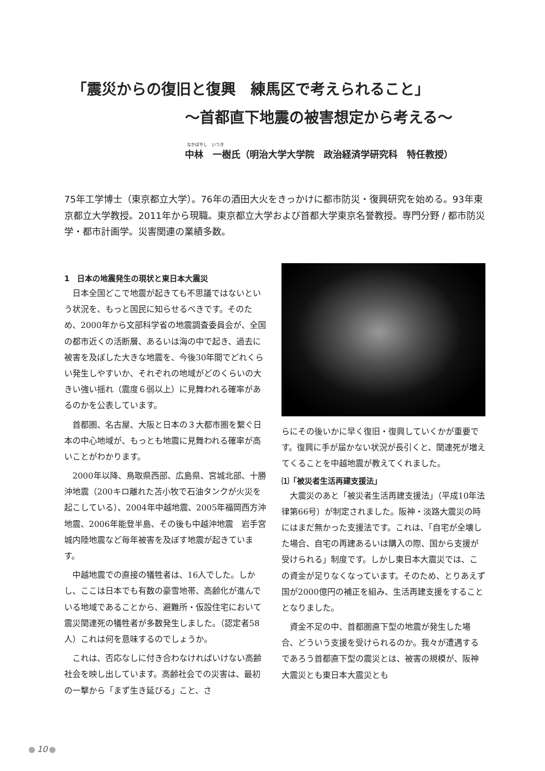「震災からの復旧と復興　練馬区で考えられること」
～首都直下地震の被害想定から考える～
なかばやし　いつき
中林　一樹氏（明治大学大学院　政治経済学研究科　特任教授）
75年工学博士（東京都立大学）。76年の酒田大火をきっかけに都市防災・復興研究を始める。93年東京都立大学教授。2011年から現職。東京都立大学および首都大学東京名誉教授。専門分野 / 都市防災学・都市計画学。災害関連の業績多数。
1　日本の地震発生の現状と東日本大震災
日本全国どこで地震が起きても不思議ではないという状況を、もっと国民に知らせるべきです。そのため、2000年から文部科学省の地震調査委員会が、全国の都市近くの活断層、あるいは海の中で起き、過去に被害を及ぼした大きな地震を、今後30年間でどれくらい発生しやすいか、それぞれの地域がどのくらいの大きい強い揺れ（震度６弱以上）に見舞われる確率があるのかを公表しています。
首都圏、名古屋、大阪と日本の３大都市圏を繋ぐ日本の中心地域が、もっとも地震に見舞われる確率が高いことがわかります。
2000年以降、鳥取県西部、広島県、宮城北部、十勝沖地震（200キロ離れた苫小牧で石油タンクが火災を起こしている）、2004年中越地震、2005年福岡西方沖地震、2006年能登半島、その後も中越沖地震　岩手宮城内陸地震など毎年被害を及ぼす地震が起きています。
中越地震での直接の犠牲者は、16人でした。しかし、ここは日本でも有数の豪雪地帯、高齢化が進んでいる地域であることから、避難所・仮設住宅において震災関連死の犠牲者が多数発生しました。（認定者58人）これは何を意味するのでしょうか。
これは、否応なしに付き合わなければいけない高齢社会を映し出しています。高齢社会での災害は、最初の一撃から「まず生き延びる」こと、さ
らにその後いかに早く復旧・復興していくかが重要です。復興に手が届かない状況が長引くと、関連死が増えてくることを中越地震が教えてくれました。
⑴「被災者生活再建支援法」
大震災のあと「被災者生活再建支援法」（平成10年法律第66号）が制定されました。阪神・淡路大震災の時にはまだ無かった支援法です。これは、「自宅が全壊した場合、自宅の再建あるいは購入の際、国から支援が受けられる」制度です。しかし東日本大震災では、この資金が足りなくなっています。そのため、とりあえず国が2000億円の補正を組み、生活再建支援をすることとなりました。
資金不足の中、首都圏直下型の地震が発生した場合、どういう支援を受けられるのか。我々が遭遇するであろう首都直下型の震災とは、被害の規模が、阪神大震災とも東日本大震災とも
10